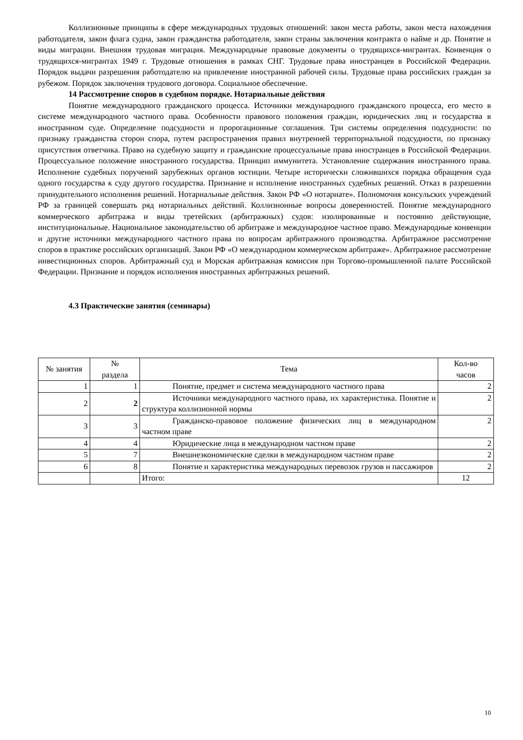Коллизионные принципы в сфере международных трудовых отношений: закон места работы, закон места нахождения работодателя, закон флага судна, закон гражданства работодателя, закон страны заключения контракта о найме и др. Понятие и виды миграции. Внешняя трудовая миграция. Международные правовые документы о трудящихся-мигрантах. Конвенция о трудящихся-мигрантах 1949 г. Трудовые отношения в рамках СНГ. Трудовые права иностранцев в Российской Федерации. Порядок выдачи разрешения работодателю на привлечение иностранной рабочей силы. Трудовые права российских граждан за рубежом. Порядок заключения трудового договора. Социальное обеспечение.
14 Рассмотрение споров в судебном порядке. Нотариальные действия
Понятие международного гражданского процесса. Источники международного гражданского процесса, его место в системе международного частного права. Особенности правового положения граждан, юридических лиц и государства в иностранном суде. Определение подсудности и пророгационные соглашения. Три системы определения подсудности: по признаку гражданства сторон спора, путем распространения правил внутренней территориальной подсудности, по признаку присутствия ответчика. Право на судебную защиту и гражданские процессуальные права иностранцев в Российской Федерации. Процессуальное положение иностранного государства. Принцип иммунитета. Установление содержания иностранного права. Исполнение судебных поручений зарубежных органов юстиции. Четыре исторически сложившихся порядка обращения суда одного государства к суду другого государства. Признание и исполнение иностранных судебных решений. Отказ в разрешении принудительного исполнения решений. Нотариальные действия. Закон РФ «О нотариате». Полномочия консульских учреждений РФ за границей совершать ряд нотариальных действий. Коллизионные вопросы доверенностей. Понятие международного коммерческого арбитража и виды третейских (арбитражных) судов: изолированные и постоянно действующие, институциональные. Национальное законодательство об арбитраже и международное частное право. Международные конвенции и другие источники международного частного права по вопросам арбитражного производства. Арбитражное рассмотрение споров в практике российских организаций. Закон РФ «О международном коммерческом арбитраже». Арбитражное рассмотрение инвестиционных споров. Арбитражный суд и Морская арбитражная комиссия при Торгово-промышленной палате Российской Федерации. Признание и порядок исполнения иностранных арбитражных решений.
4.3 Практические занятия (семинары)
| № занятия | № раздела | Тема | Кол-во часов |
| --- | --- | --- | --- |
| 1 | 1 | Понятие, предмет и система международного частного права | 2 |
| 2 | 2 | Источники международного частного права, их характеристика. Понятие и структура коллизионной нормы | 2 |
| 3 | 3 | Гражданско-правовое положение физических лиц в международном частном праве | 2 |
| 4 | 4 | Юридические лица в международном частном праве | 2 |
| 5 | 7 | Внешнеэкономические сделки в международном частном праве | 2 |
| 6 | 8 | Понятие и характеристика международных перевозок грузов и пассажиров | 2 |
| | | Итого: | 12 |
10